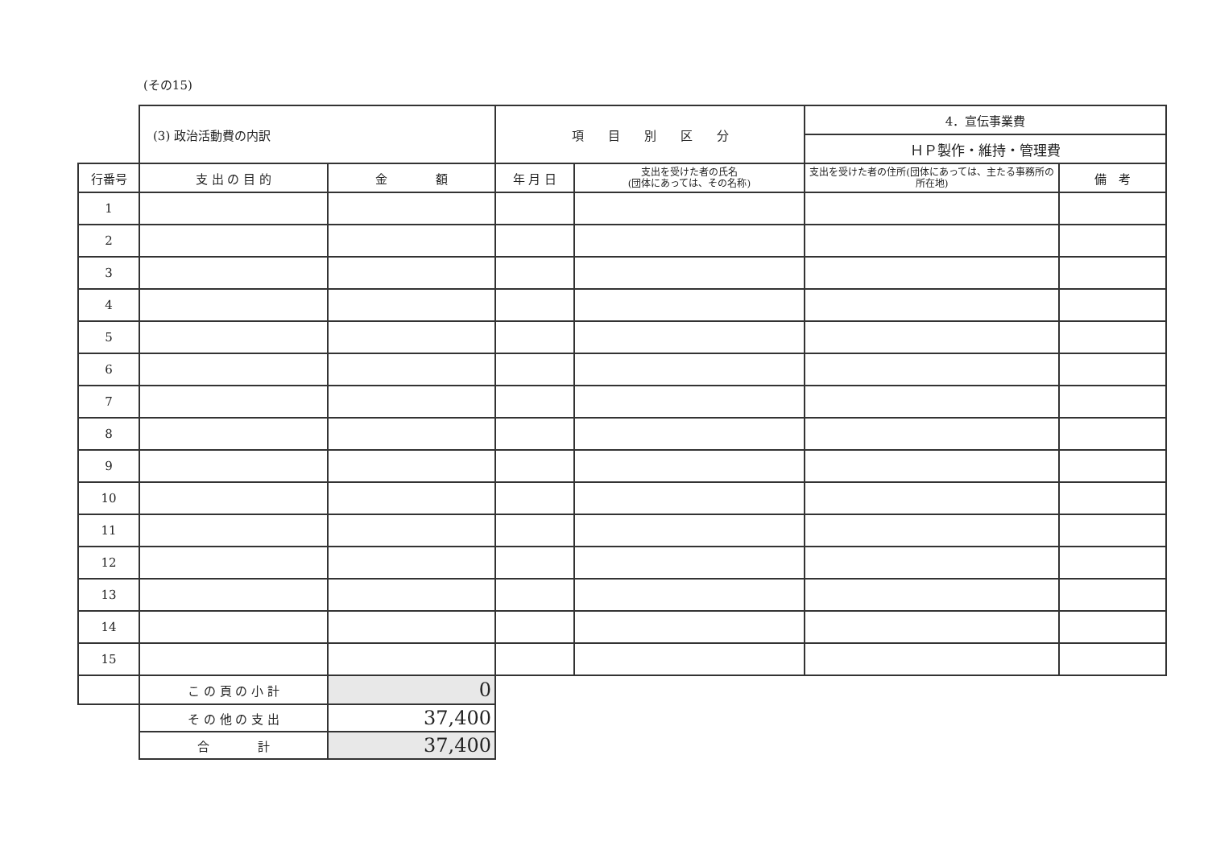(その15)
| | (3) 政治活動費の内訳 | | 項 目 別 区 分 | | 4．宣伝事業費 | |
| | | | | | ＨＰ製作・維持・管理費 | |
| 行番号 | 支 出 の 目 的 | 金 額 | 年 月 日 | 支出を受けた者の氏名 (団体にあっては、その名称) | 支出を受けた者の住所(団体にあっては、主たる事務所の所在地) | 備 考 |
| 1 | | | | | | |
| 2 | | | | | | |
| 3 | | | | | | |
| 4 | | | | | | |
| 5 | | | | | | |
| 6 | | | | | | |
| 7 | | | | | | |
| 8 | | | | | | |
| 9 | | | | | | |
| 10 | | | | | | |
| 11 | | | | | | |
| 12 | | | | | | |
| 13 | | | | | | |
| 14 | | | | | | |
| 15 | | | | | | |
| | こ の 頁 の 小 計 | 0 | | | | |
| | そ の 他 の 支 出 | 37,400 | | | | |
| | 合 計 | 37,400 | | | | |